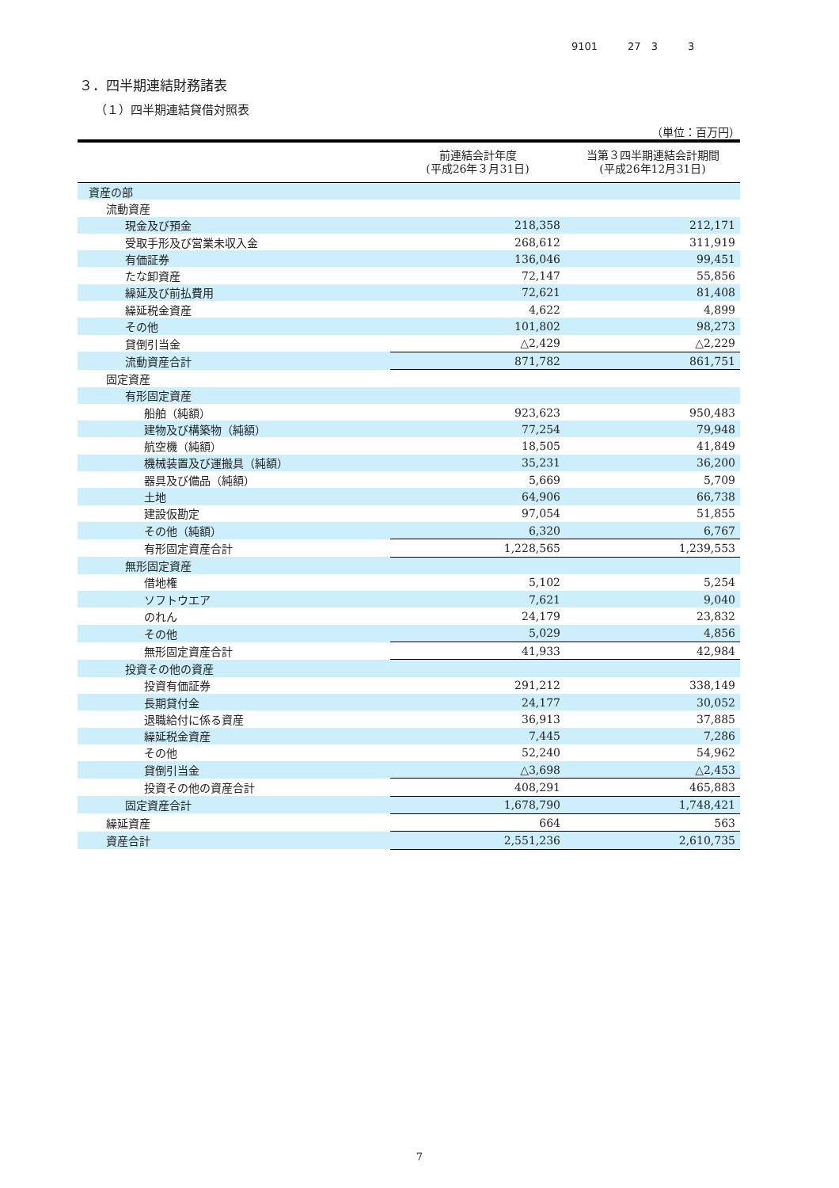9101 27　3 3
３．四半期連結財務諸表
（１）四半期連結貸借対照表
（単位：百万円）
| | 前連結会計年度 (平成26年３月31日) | 当第３四半期連結会計期間 (平成26年12月31日) |
| --- | --- | --- |
| 資産の部 | | |
| 流動資産 | | |
| 現金及び預金 | 218,358 | 212,171 |
| 受取手形及び営業未収入金 | 268,612 | 311,919 |
| 有価証券 | 136,046 | 99,451 |
| たな卸資産 | 72,147 | 55,856 |
| 繰延及び前払費用 | 72,621 | 81,408 |
| 繰延税金資産 | 4,622 | 4,899 |
| その他 | 101,802 | 98,273 |
| 貸倒引当金 | △2,429 | △2,229 |
| 流動資産合計 | 871,782 | 861,751 |
| 固定資産 | | |
| 有形固定資産 | | |
| 船舶（純額） | 923,623 | 950,483 |
| 建物及び構築物（純額） | 77,254 | 79,948 |
| 航空機（純額） | 18,505 | 41,849 |
| 機械装置及び運搬具（純額） | 35,231 | 36,200 |
| 器具及び備品（純額） | 5,669 | 5,709 |
| 土地 | 64,906 | 66,738 |
| 建設仮勘定 | 97,054 | 51,855 |
| その他（純額） | 6,320 | 6,767 |
| 有形固定資産合計 | 1,228,565 | 1,239,553 |
| 無形固定資産 | | |
| 借地権 | 5,102 | 5,254 |
| ソフトウエア | 7,621 | 9,040 |
| のれん | 24,179 | 23,832 |
| その他 | 5,029 | 4,856 |
| 無形固定資産合計 | 41,933 | 42,984 |
| 投資その他の資産 | | |
| 投資有価証券 | 291,212 | 338,149 |
| 長期貸付金 | 24,177 | 30,052 |
| 退職給付に係る資産 | 36,913 | 37,885 |
| 繰延税金資産 | 7,445 | 7,286 |
| その他 | 52,240 | 54,962 |
| 貸倒引当金 | △3,698 | △2,453 |
| 投資その他の資産合計 | 408,291 | 465,883 |
| 固定資産合計 | 1,678,790 | 1,748,421 |
| 繰延資産 | 664 | 563 |
| 資産合計 | 2,551,236 | 2,610,735 |
7